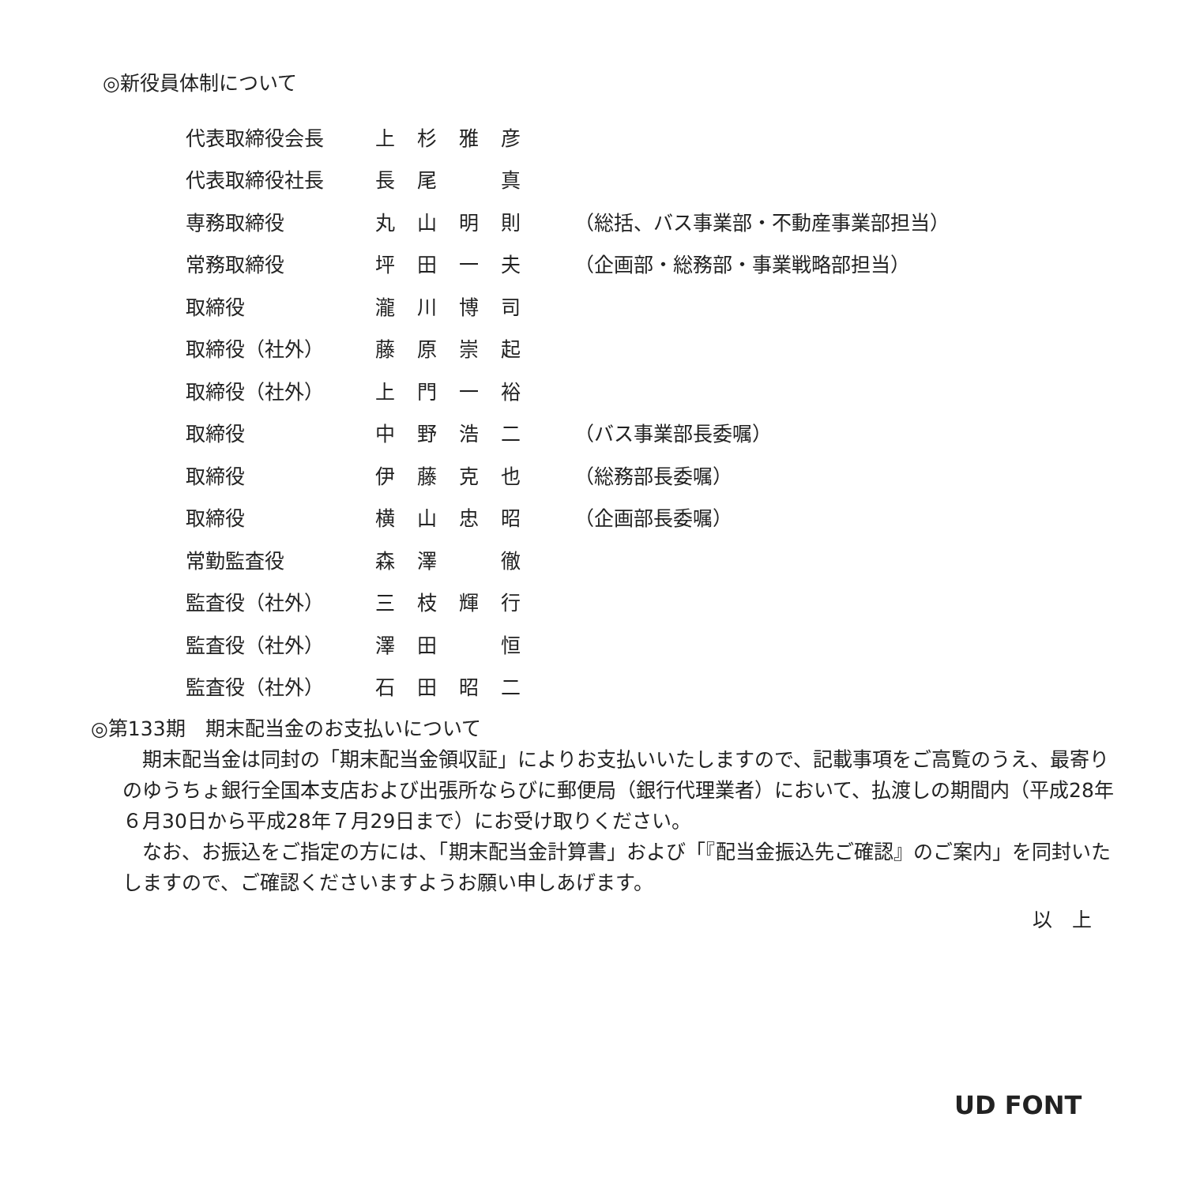◎新役員体制について
| 代表取締役会長 | 上 | 杉 | 雅 | 彦 | |
| 代表取締役社長 | 長 | 尾 | | 真 | |
| 専務取締役 | 丸 | 山 | 明 | 則 | （総括、バス事業部・不動産事業部担当） |
| 常務取締役 | 坪 | 田 | 一 | 夫 | （企画部・総務部・事業戦略部担当） |
| 取締役 | 瀧 | 川 | 博 | 司 | |
| 取締役（社外） | 藤 | 原 | 崇 | 起 | |
| 取締役（社外） | 上 | 門 | 一 | 裕 | |
| 取締役 | 中 | 野 | 浩 | 二 | （バス事業部長委嘱） |
| 取締役 | 伊 | 藤 | 克 | 也 | （総務部長委嘱） |
| 取締役 | 横 | 山 | 忠 | 昭 | （企画部長委嘱） |
| 常勤監査役 | 森 | 澤 | | 徹 | |
| 監査役（社外） | 三 | 枝 | 輝 | 行 | |
| 監査役（社外） | 澤 | 田 | | 恒 | |
| 監査役（社外） | 石 | 田 | 昭 | 二 | |
◎第133期　期末配当金のお支払いについて
　期末配当金は同封の「期末配当金領収証」によりお支払いいたしますので、記載事項をご高覧のうえ、最寄りのゆうちょ銀行全国本支店および出張所ならびに郵便局（銀行代理業者）において、払渡しの期間内（平成28年６月30日から平成28年７月29日まで）にお受け取りください。
　なお、お振込をご指定の方には、「期末配当金計算書」および「『配当金振込先ご確認』のご案内」を同封いたしますので、ご確認くださいますようお願い申しあげます。
以　上
UD FONT